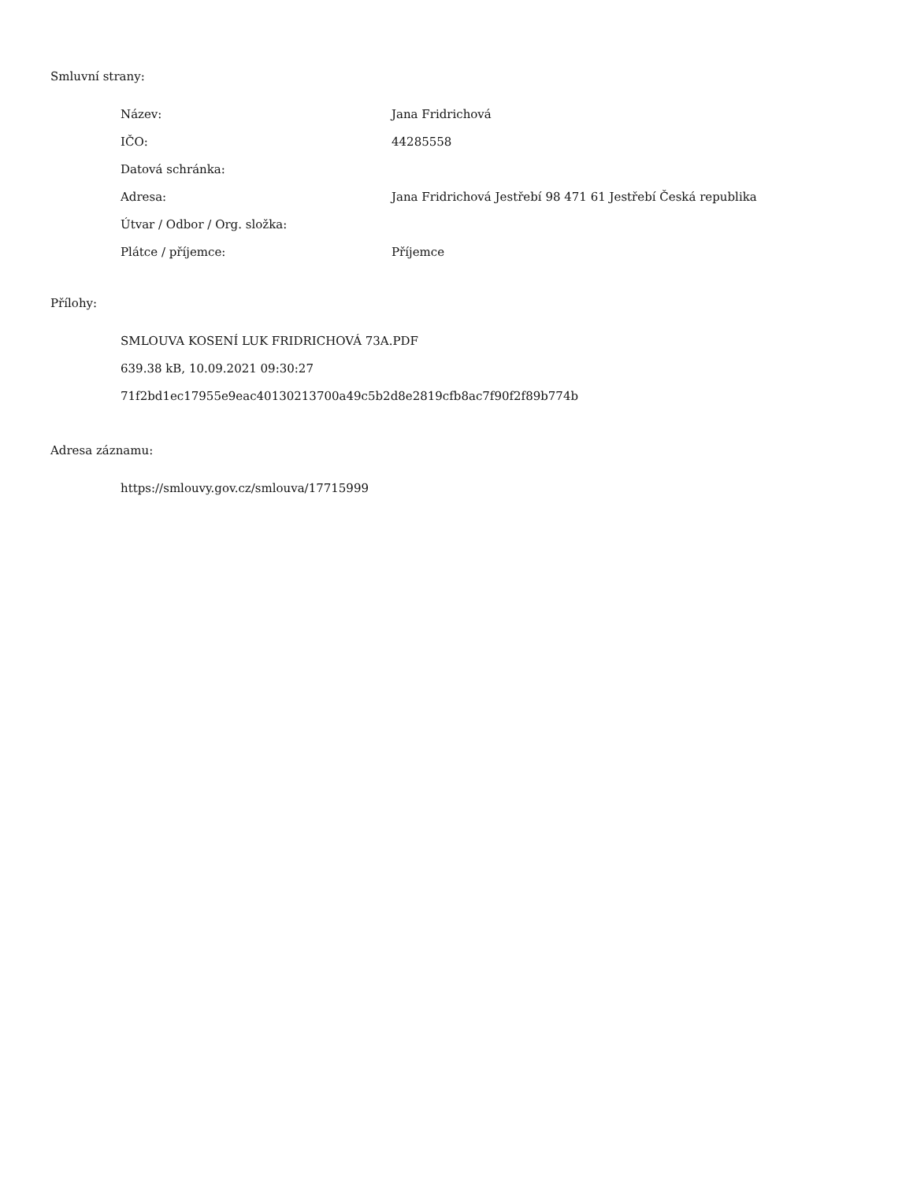Smluvní strany:
| Název: | Jana Fridrichová |
| IČO: | 44285558 |
| Datová schránka: | |
| Adresa: | Jana Fridrichová Jestřebí 98 471 61 Jestřebí Česká republika |
| Útvar / Odbor / Org. složka: | |
| Plátce / příjemce: | Příjemce |
Přílohy:
SMLOUVA KOSENÍ LUK FRIDRICHOVÁ 73A.PDF
639.38 kB, 10.09.2021 09:30:27
71f2bd1ec17955e9eac40130213700a49c5b2d8e2819cfb8ac7f90f2f89b774b
Adresa záznamu:
https://smlouvy.gov.cz/smlouva/17715999